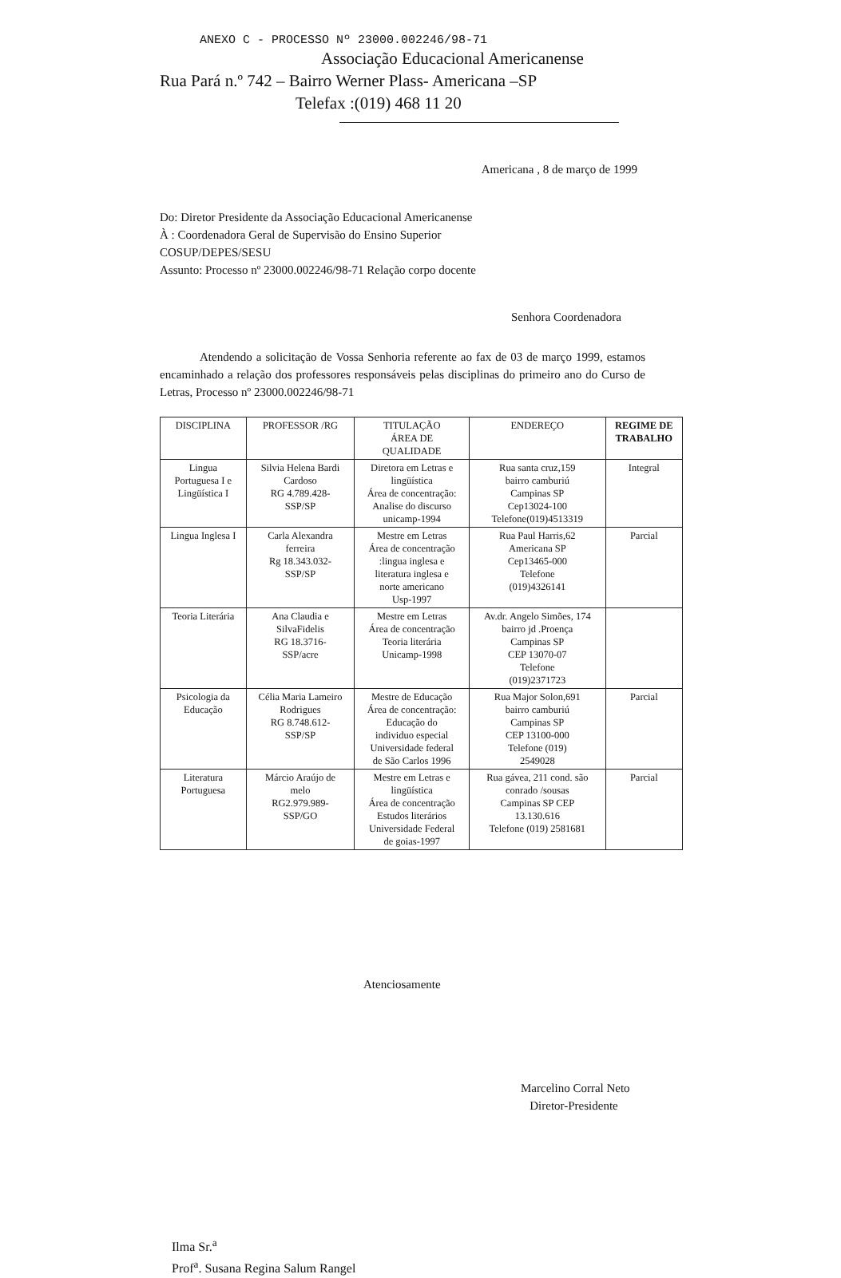ANEXO C - PROCESSO Nº 23000.002246/98-71
Associação Educacional Americanense
Rua Pará n.º 742 – Bairro Werner Plass- Americana –SP
Telefax :(019) 468 11 20
Americana , 8 de março de 1999
Do: Diretor Presidente da Associação Educacional Americanense
À : Coordenadora Geral de Supervisão do Ensino Superior
COSUP/DEPES/SESU
Assunto: Processo nº 23000.002246/98-71 Relação corpo docente
Senhora Coordenadora
Atendendo a solicitação de Vossa Senhoria referente ao fax de 03 de março 1999, estamos encaminhado a relação dos professores responsáveis pelas disciplinas do primeiro ano do Curso de Letras, Processo nº 23000.002246/98-71
| DISCIPLINA | PROFESSOR /RG | TITULAÇÃO ÁREA DE QUALIDADE | ENDEREÇO | REGIME DE TRABALHO |
| --- | --- | --- | --- | --- |
| Lingua Portuguesa I e Lingüística I | Silvia Helena Bardi Cardoso RG 4.789.428- SSP/SP | Diretora em Letras e lingüística Área de concentração: Analise do discurso unicamp-1994 | Rua santa cruz,159 bairro camburiú Campinas SP Cep13024-100 Telefone(019)4513319 | Integral |
| Lingua Inglesa I | Carla Alexandra ferreira Rg 18.343.032- SSP/SP | Mestre em Letras Área de concentração :lingua inglesa e literatura inglesa e norte americano Usp-1997 | Rua Paul Harris,62 Americana SP Cep13465-000 Telefone (019)4326141 | Parcial |
| Teoria Literária | Ana Claudia e SilvaFidelis RG 18.3716- SSP/acre | Mestre em Letras Área de concentração Teoria literária Unicamp-1998 | Av.dr. Angelo Simões, 174 bairro jd .Proença Campinas SP CEP 13070-07 Telefone (019)2371723 | |
| Psicologia da Educação | Célia Maria Lameiro Rodrigues RG 8.748.612- SSP/SP | Mestre de Educação Área de concentração: Educação do individuo especial Universidade federal de São Carlos 1996 | Rua Major Solon,691 bairro camburiú Campinas SP CEP 13100-000 Telefone (019) 2549028 | Parcial |
| Literatura Portuguesa | Márcio Araújo de melo RG2.979.989- SSP/GO | Mestre em Letras e lingüística Área de concentração Estudos literários Universidade Federal de goias-1997 | Rua gávea, 211 cond. são conrado /sousas Campinas SP CEP 13.130.616 Telefone (019) 2581681 | Parcial |
Atenciosamente
Marcelino Corral Neto
Diretor-Presidente
Ilma Sr.<sup>a</sup>
Prof<sup>a</sup>. Susana Regina Salum Rangel